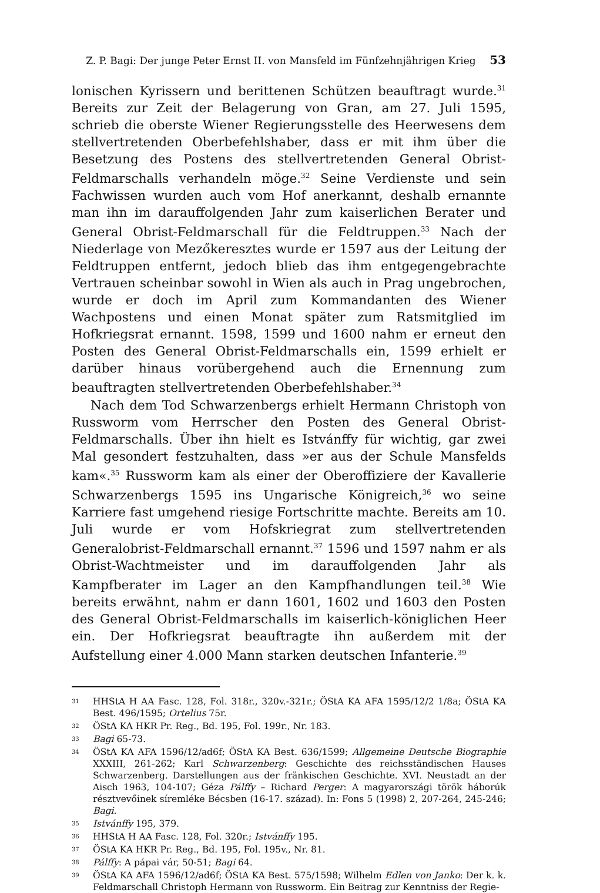Z. P. Bagi: Der junge Peter Ernst II. von Mansfeld im Fünfzehnjährigen Krieg 53
lonischen Kyrissern und berittenen Schützen beauftragt wurde.<sup>31</sup> Bereits zur Zeit der Belagerung von Gran, am 27. Juli 1595, schrieb die oberste Wiener Regierungsstelle des Heerwesens dem stellvertretenden Oberbefehlshaber, dass er mit ihm über die Besetzung des Postens des stellvertretenden General Obrist-Feldmarschalls verhandeln möge.<sup>32</sup> Seine Verdienste und sein Fachwissen wurden auch vom Hof anerkannt, deshalb ernannte man ihn im darauffolgenden Jahr zum kaiserlichen Berater und General Obrist-Feldmarschall für die Feldtruppen.<sup>33</sup> Nach der Niederlage von Mezőkeresztes wurde er 1597 aus der Leitung der Feldtruppen entfernt, jedoch blieb das ihm entgegengebrachte Vertrauen scheinbar sowohl in Wien als auch in Prag ungebrochen, wurde er doch im April zum Kommandanten des Wiener Wachpostens und einen Monat später zum Ratsmitglied im Hofkriegsrat ernannt. 1598, 1599 und 1600 nahm er erneut den Posten des General Obrist-Feldmarschalls ein, 1599 erhielt er darüber hinaus vorübergehend auch die Ernennung zum beauftragten stellvertretenden Oberbefehlshaber.<sup>34</sup>
Nach dem Tod Schwarzenbergs erhielt Hermann Christoph von Russworm vom Herrscher den Posten des General Obrist-Feldmarschalls. Über ihn hielt es Istvánffy für wichtig, gar zwei Mal gesondert festzuhalten, dass »er aus der Schule Mansfelds kam«.<sup>35</sup> Russworm kam als einer der Oberoffiziere der Kavallerie Schwarzenbergs 1595 ins Ungarische Königreich,<sup>36</sup> wo seine Karriere fast umgehend riesige Fortschritte machte. Bereits am 10. Juli wurde er vom Hofskriegrat zum stellvertretenden Generalobrist-Feldmarschall ernannt.<sup>37</sup> 1596 und 1597 nahm er als Obrist-Wachtmeister und im darauffolgenden Jahr als Kampfberater im Lager an den Kampfhandlungen teil.<sup>38</sup> Wie bereits erwähnt, nahm er dann 1601, 1602 und 1603 den Posten des General Obrist-Feldmarschalls im kaiserlich-königlichen Heer ein. Der Hofkriegsrat beauftragte ihn außerdem mit der Aufstellung einer 4.000 Mann starken deutschen Infanterie.<sup>39</sup>
31 HHStA H AA Fasc. 128, Fol. 318r., 320v.-321r.; ÖStA KA AFA 1595/12/2 1/8a; ÖStA KA Best. 496/1595; Ortelius 75r.
32 ÖStA KA HKR Pr. Reg., Bd. 195, Fol. 199r., Nr. 183.
33 Bagi 65-73.
34 ÖStA KA AFA 1596/12/ad6f; ÖStA KA Best. 636/1599; Allgemeine Deutsche Biographie XXXIII, 261-262; Karl Schwarzenberg: Geschichte des reichsständischen Hauses Schwarzenberg. Darstellungen aus der fränkischen Geschichte. XVI. Neustadt an der Aisch 1963, 104-107; Géza Pálffy – Richard Perger: A magyarországi török háborúk résztvevőinek síremléke Bécsben (16-17. század). In: Fons 5 (1998) 2, 207-264, 245-246; Bagi.
35 Istvánffy 195, 379.
36 HHStA H AA Fasc. 128, Fol. 320r.; Istvánffy 195.
37 ÖStA KA HKR Pr. Reg., Bd. 195, Fol. 195v., Nr. 81.
38 Pálffy: A pápai vár, 50-51; Bagi 64.
39 ÖStA KA AFA 1596/12/ad6f; ÖStA KA Best. 575/1598; Wilhelm Edlen von Janko: Der k. k. Feldmarschall Christoph Hermann von Russworm. Ein Beitrag zur Kenntniss der Regie-